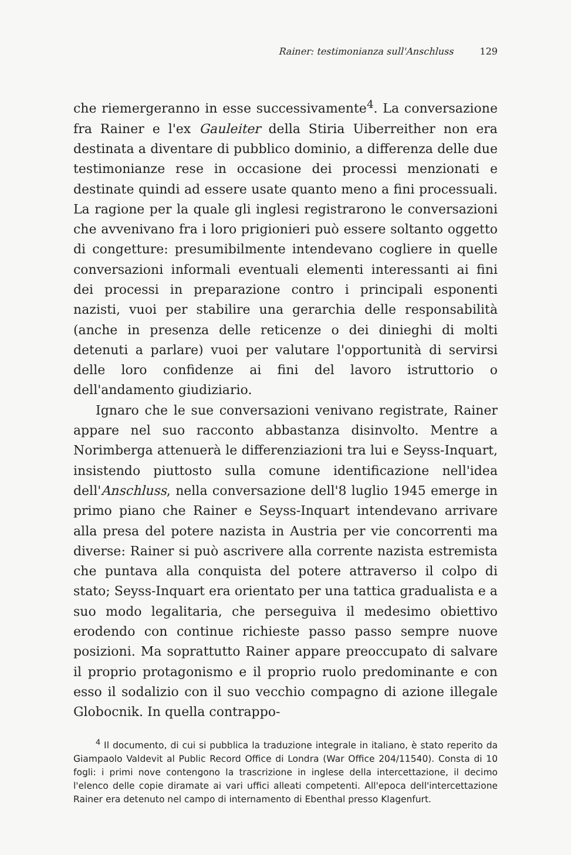Rainer: testimonianza sull'Anschluss 129
che riemergeranno in esse successivamente<sup>4</sup>. La conversazione fra Rainer e l'ex Gauleiter della Stiria Uiberreither non era destinata a diventare di pubblico dominio, a differenza delle due testimonianze rese in occasione dei processi menzionati e destinate quindi ad essere usate quanto meno a fini processuali. La ragione per la quale gli inglesi registrarono le conversazioni che avvenivano fra i loro prigionieri può essere soltanto oggetto di congetture: presumibilmente intendevano cogliere in quelle conversazioni informali eventuali elementi interessanti ai fini dei processi in preparazione contro i principali esponenti nazisti, vuoi per stabilire una gerarchia delle responsabilità (anche in presenza delle reticenze o dei dinieghi di molti detenuti a parlare) vuoi per valutare l'opportunità di servirsi delle loro confidenze ai fini del lavoro istruttorio o dell'andamento giudiziario.
Ignaro che le sue conversazioni venivano registrate, Rainer appare nel suo racconto abbastanza disinvolto. Mentre a Norimberga attenuerà le differenziazioni tra lui e Seyss-Inquart, insistendo piuttosto sulla comune identificazione nell'idea dell'Anschluss, nella conversazione dell'8 luglio 1945 emerge in primo piano che Rainer e Seyss-Inquart intendevano arrivare alla presa del potere nazista in Austria per vie concorrenti ma diverse: Rainer si può ascrivere alla corrente nazista estremista che puntava alla conquista del potere attraverso il colpo di stato; Seyss-Inquart era orientato per una tattica gradualista e a suo modo legalitaria, che perseguiva il medesimo obiettivo erodendo con continue richieste passo passo sempre nuove posizioni. Ma soprattutto Rainer appare preoccupato di salvare il proprio protagonismo e il proprio ruolo predominante e con esso il sodalizio con il suo vecchio compagno di azione illegale Globocnik. In quella contrappo-
<sup>4</sup> Il documento, di cui si pubblica la traduzione integrale in italiano, è stato reperito da Giampaolo Valdevit al Public Record Office di Londra (War Office 204/11540). Consta di 10 fogli: i primi nove contengono la trascrizione in inglese della intercettazione, il decimo l'elenco delle copie diramate ai vari uffici alleati competenti. All'epoca dell'intercettazione Rainer era detenuto nel campo di internamento di Ebenthal presso Klagenfurt.